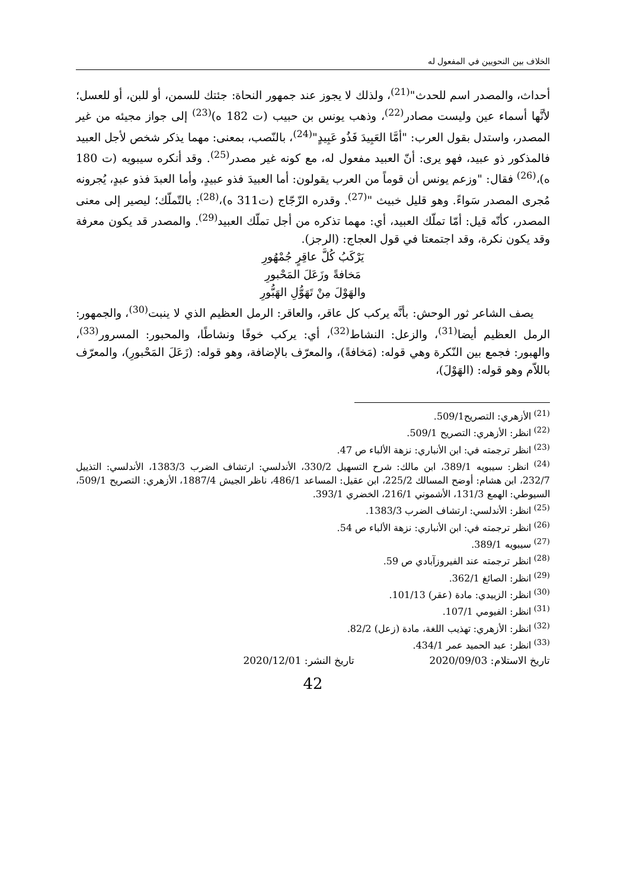الخلاف بين النحويين في المفعول له
أحداث، والمصدر اسم للحدث"<sup>(21)</sup>، ولذلك لا يجوز عند جمهور النحاة: جئتك للسمن، أو للبن، أو للعسل؛ لأنَّها أسماء عين وليست مصادر<sup>(22)</sup>، وذهب يونس بن حبيب (ت 182 ه)<sup>(23)</sup> إلى جواز مجيئه من غير المصدر، واستدل بقول العرب: "أمَّا العَبِيدَ فَذُو عَبِيدٍ"<sup>(24)</sup>، بالنّصب، بمعنى: مهما يذكر شخص لأجل العبيد فالمذكور ذو عبيد، فهو يرى: أنّ العبيد مفعول له، مع كونه غير مصدر<sup>(25)</sup>. وقد أنكره سيبويه (ت 180 ه)،<sup>(26)</sup> فقال: "وزعم يونس أن قوماً من العرب يقولون: أما العبيدَ فذو عبيدٍ، وأما العبدَ فذو عبدٍ، يُجرونه مُجرى المصدر سَواءً. وهو قليل خبيث "<sup>(27)</sup>. وقدره الزّجّاج (ت311 ه)،<sup>(28)</sup>: بالتّملّك؛ ليصير إلى معنى المصدر، كأنّه قيل: أمّا تملّك العبيد، أي: مهما تذكره من أجل تملّك العبيد<sup>(29)</sup>. والمصدر قد يكون معرفة وقد يكون نكرة، وقد اجتمعتا في قول العجاج: (الرجز).
يَرْكَبُ كُلَّ عاقِرٍ جُمْهُورِ
مَخافةً وزَعَلَ المَحْبورِ
والهَوْلَ مِنْ تَهَوُّلِ الهَبُّورِ
يصف الشاعر ثور الوحش: بأنَّه يركب كل عاقر، والعاقر: الرمل العظيم الذي لا ينبت<sup>(30)</sup>، والجمهور: الرمل العظيم أيضا<sup>(31)</sup>، والزعل: النشاط<sup>(32)</sup>، أي: يركب خوفًا ونشاطًا، والمحبور: المسرور<sup>(33)</sup>، والهبور: فجمع بين النّكرة وهي قوله: (مَخافةً)، والمعرّف بالإضافة، وهو قوله: (زَعَلَ المَحْبورِ)، والمعرّف باللاّم وهو قوله: (الهَوْلَ)،
<sup>(21)</sup> الأزهري: التصريح509/1.
<sup>(22)</sup> انظر: الأزهري: التصريح 509/1.
<sup>(23)</sup> انظر ترجمته في: ابن الأنباري: نزهة الألباء ص 47.
<sup>(24)</sup> انظر: سيبويه 389/1، ابن مالك: شرح التسهيل 330/2، الأندلسي: ارتشاف الضرب 1383/3، الأندلسي: التذييل 232/7، ابن هشام: أوضح المسالك 225/2، ابن عقيل: المساعد 486/1، ناظر الجيش 1887/4، الأزهري: التصريح 509/1، السيوطي: الهمع 131/3، الأشموني 216/1، الخضري 393/1.
<sup>(25)</sup> انظر: الأندلسي: ارتشاف الضرب 1383/3.
<sup>(26)</sup> انظر ترجمته في: ابن الأنباري: نزهة الألباء ص 54.
<sup>(27)</sup> سيبويه 389/1.
<sup>(28)</sup> انظر ترجمته عند الفيروزآبادي ص 59.
<sup>(29)</sup> انظر: الصائغ 362/1.
<sup>(30)</sup> انظر: الزبيدي: مادة (عقر) 101/13.
<sup>(31)</sup> انظر: الفيومي 107/1.
<sup>(32)</sup> انظر: الأزهري: تهذيب اللغة، مادة (زعل) 82/2.
<sup>(33)</sup> انظر: عبد الحميد عمر 434/1.
تاريخ الاستلام: 2020/09/03 تاريخ النشر: 2020/12/01
42